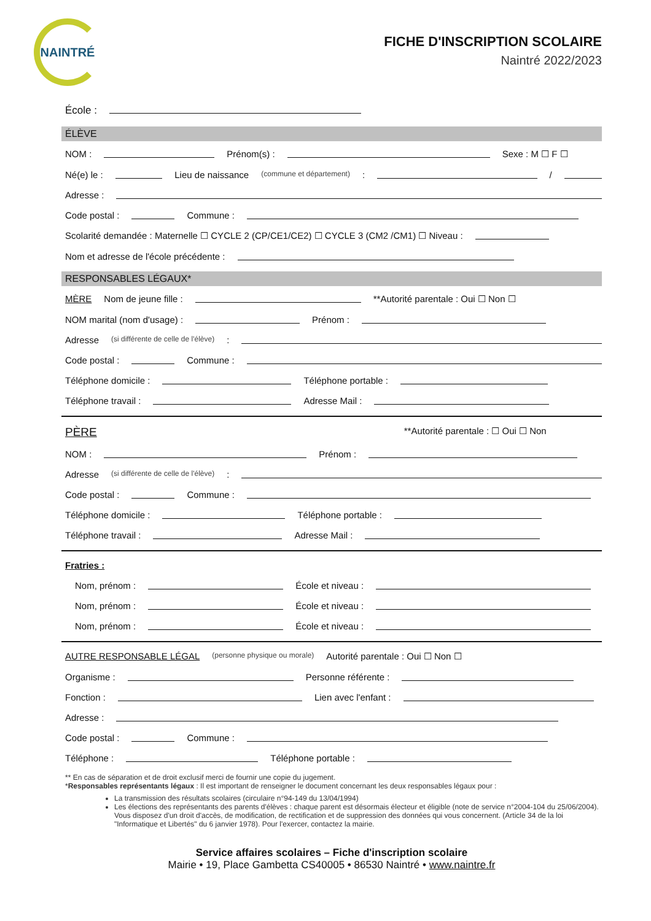NAINTRÉ
FICHE D'INSCRIPTION SCOLAIRE
Naintré 2022/2023
École :
ÉLÈVE
NOM : Prénom(s) : Sexe : M ☐ F ☐
Né(e) le : Lieu de naissance (commune et département) : /
Adresse :
Code postal : Commune :
Scolarité demandée : Maternelle ☐ CYCLE 2 (CP/CE1/CE2) ☐ CYCLE 3 (CM2 /CM1) ☐ Niveau :
Nom et adresse de l'école précédente :
RESPONSABLES LÉGAUX*
MÈRE Nom de jeune fille : **Autorité parentale : Oui ☐ Non ☐
NOM marital (nom d'usage) : Prénom :
Adresse (si différente de celle de l'élève) :
Code postal : Commune :
Téléphone domicile : Téléphone portable :
Téléphone travail : Adresse Mail :
PÈRE **Autorité parentale : ☐ Oui ☐ Non
NOM : Prénom :
Adresse (si différente de celle de l'élève) :
Code postal : Commune :
Téléphone domicile : Téléphone portable :
Téléphone travail : Adresse Mail :
Fratries :
Nom, prénom : École et niveau :
Nom, prénom : École et niveau :
Nom, prénom : École et niveau :
AUTRE RESPONSABLE LÉGAL (personne physique ou morale) Autorité parentale : Oui ☐ Non ☐
Organisme : Personne référente :
Fonction : Lien avec l'enfant :
Adresse :
Code postal : Commune :
Téléphone : Téléphone portable :
** En cas de séparation et de droit exclusif merci de fournir une copie du jugement.
*Responsables représentants légaux : Il est important de renseigner le document concernant les deux responsables légaux pour :
La transmission des résultats scolaires (circulaire n°94-149 du 13/04/1994)
Les élections des représentants des parents d'élèves : chaque parent est désormais électeur et éligible (note de service n°2004-104 du 25/06/2004). Vous disposez d'un droit d'accès, de modification, de rectification et de suppression des données qui vous concernent. (Article 34 de la loi "Informatique et Libertés" du 6 janvier 1978). Pour l'exercer, contactez la mairie.
Service affaires scolaires – Fiche d'inscription scolaire
Mairie • 19, Place Gambetta CS40005 • 86530 Naintré • www.naintre.fr